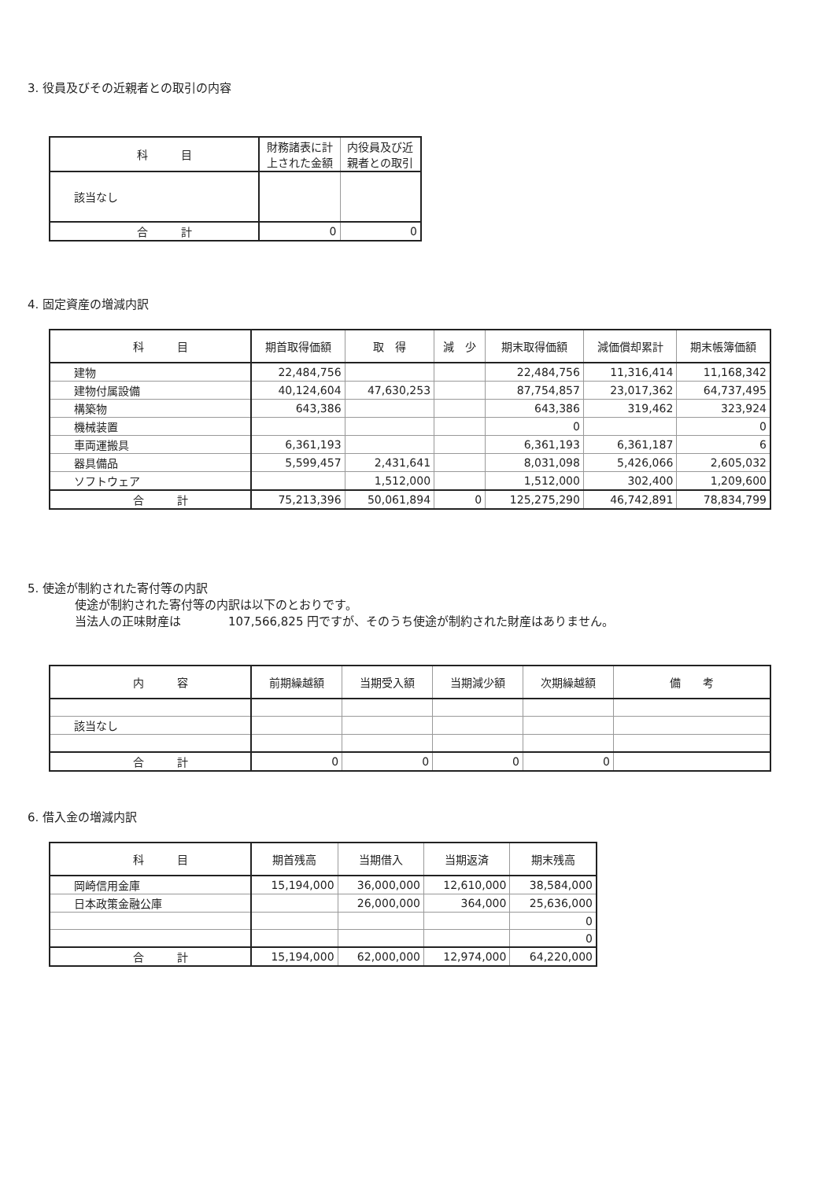3. 役員及びその近親者との取引の内容
| 科 目 | 財務諸表に計 上された金額 | 内役員及び近 親者との取引 |
| --- | --- | --- |
| 該当なし | | |
| 合 計 | 0 | 0 |
4. 固定資産の増減内訳
| 科 目 | 期首取得価額 | 取 得 | 減 少 | 期末取得価額 | 減価償却累計 | 期末帳簿価額 |
| --- | --- | --- | --- | --- | --- | --- |
| 建物 | 22,484,756 | | | 22,484,756 | 11,316,414 | 11,168,342 |
| 建物付属設備 | 40,124,604 | 47,630,253 | | 87,754,857 | 23,017,362 | 64,737,495 |
| 構築物 | 643,386 | | | 643,386 | 319,462 | 323,924 |
| 機械装置 | | | | 0 | | 0 |
| 車両運搬具 | 6,361,193 | | | 6,361,193 | 6,361,187 | 6 |
| 器具備品 | 5,599,457 | 2,431,641 | | 8,031,098 | 5,426,066 | 2,605,032 |
| ソフトウェア | | 1,512,000 | | 1,512,000 | 302,400 | 1,209,600 |
| 合 計 | 75,213,396 | 50,061,894 | 0 | 125,275,290 | 46,742,891 | 78,834,799 |
5. 使途が制約された寄付等の内訳
使途が制約された寄付等の内訳は以下のとおりです。
当法人の正味財産は　　　　107,566,825 円ですが、そのうち使途が制約された財産はありません。
| 内 容 | 前期繰越額 | 当期受入額 | 当期減少額 | 次期繰越額 | 備 考 |
| --- | --- | --- | --- | --- | --- |
| 該当なし | | | | | |
| 合 計 | 0 | 0 | 0 | 0 | |
6. 借入金の増減内訳
| 科 目 | 期首残高 | 当期借入 | 当期返済 | 期末残高 |
| --- | --- | --- | --- | --- |
| 岡崎信用金庫 | 15,194,000 | 36,000,000 | 12,610,000 | 38,584,000 |
| 日本政策金融公庫 | | 26,000,000 | 364,000 | 25,636,000 |
| | | | | 0 |
| | | | | 0 |
| 合 計 | 15,194,000 | 62,000,000 | 12,974,000 | 64,220,000 |